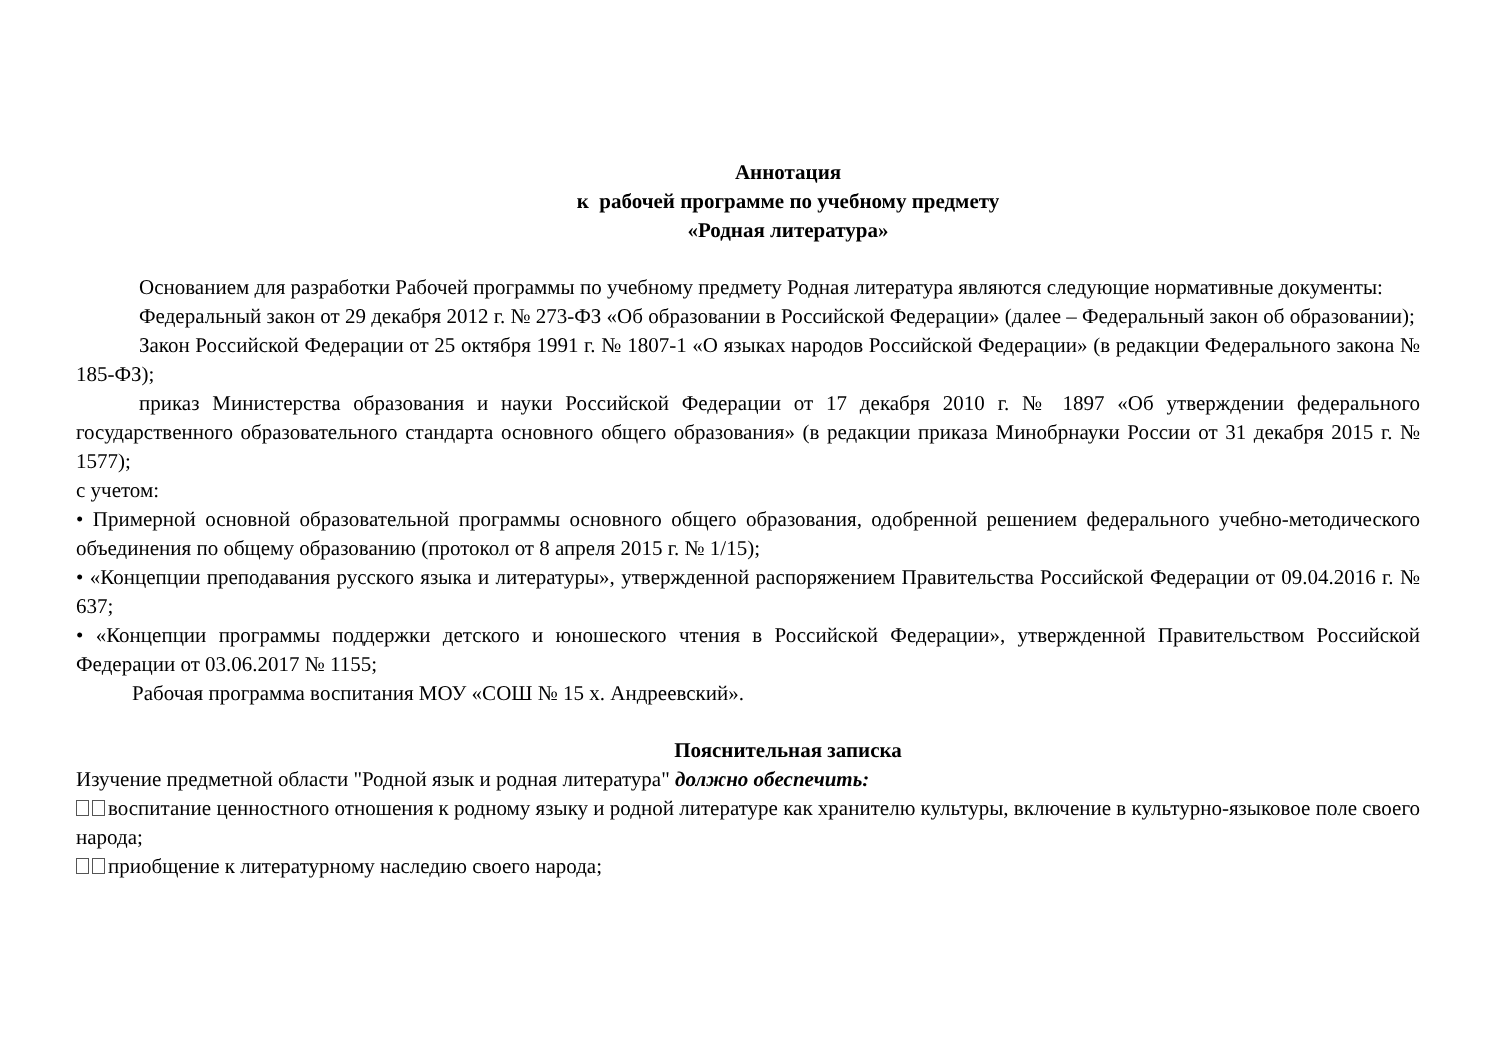Аннотация
к рабочей программе по учебному предмету
«Родная литература»
Основанием для разработки Рабочей программы по учебному предмету Родная литература являются следующие нормативные документы:
Федеральный закон от 29 декабря 2012 г. № 273-ФЗ «Об образовании в Российской Федерации» (далее – Федеральный закон об образовании);
Закон Российской Федерации от 25 октября 1991 г. № 1807-1 «О языках народов Российской Федерации» (в редакции Федерального закона № 185-ФЗ);
приказ Министерства образования и науки Российской Федерации от 17 декабря 2010 г. № 1897 «Об утверждении федерального государственного образовательного стандарта основного общего образования» (в редакции приказа Минобрнауки России от 31 декабря 2015 г. № 1577);
с учетом:
• Примерной основной образовательной программы основного общего образования, одобренной решением федерального учебно-методического объединения по общему образованию (протокол от 8 апреля 2015 г. № 1/15);
• «Концепции преподавания русского языка и литературы», утвержденной распоряжением Правительства Российской Федерации от 09.04.2016 г. № 637;
• «Концепции программы поддержки детского и юношеского чтения в Российской Федерации», утвержденной Правительством Российской Федерации от 03.06.2017 № 1155;
Рабочая программа воспитания МОУ «СОШ № 15 х. Андреевский».
Пояснительная записка
Изучение предметной области "Родной язык и родная литература" должно обеспечить:
воспитание ценностного отношения к родному языку и родной литературе как хранителю культуры, включение в культурно-языковое поле своего народа;
приобщение к литературному наследию своего народа;